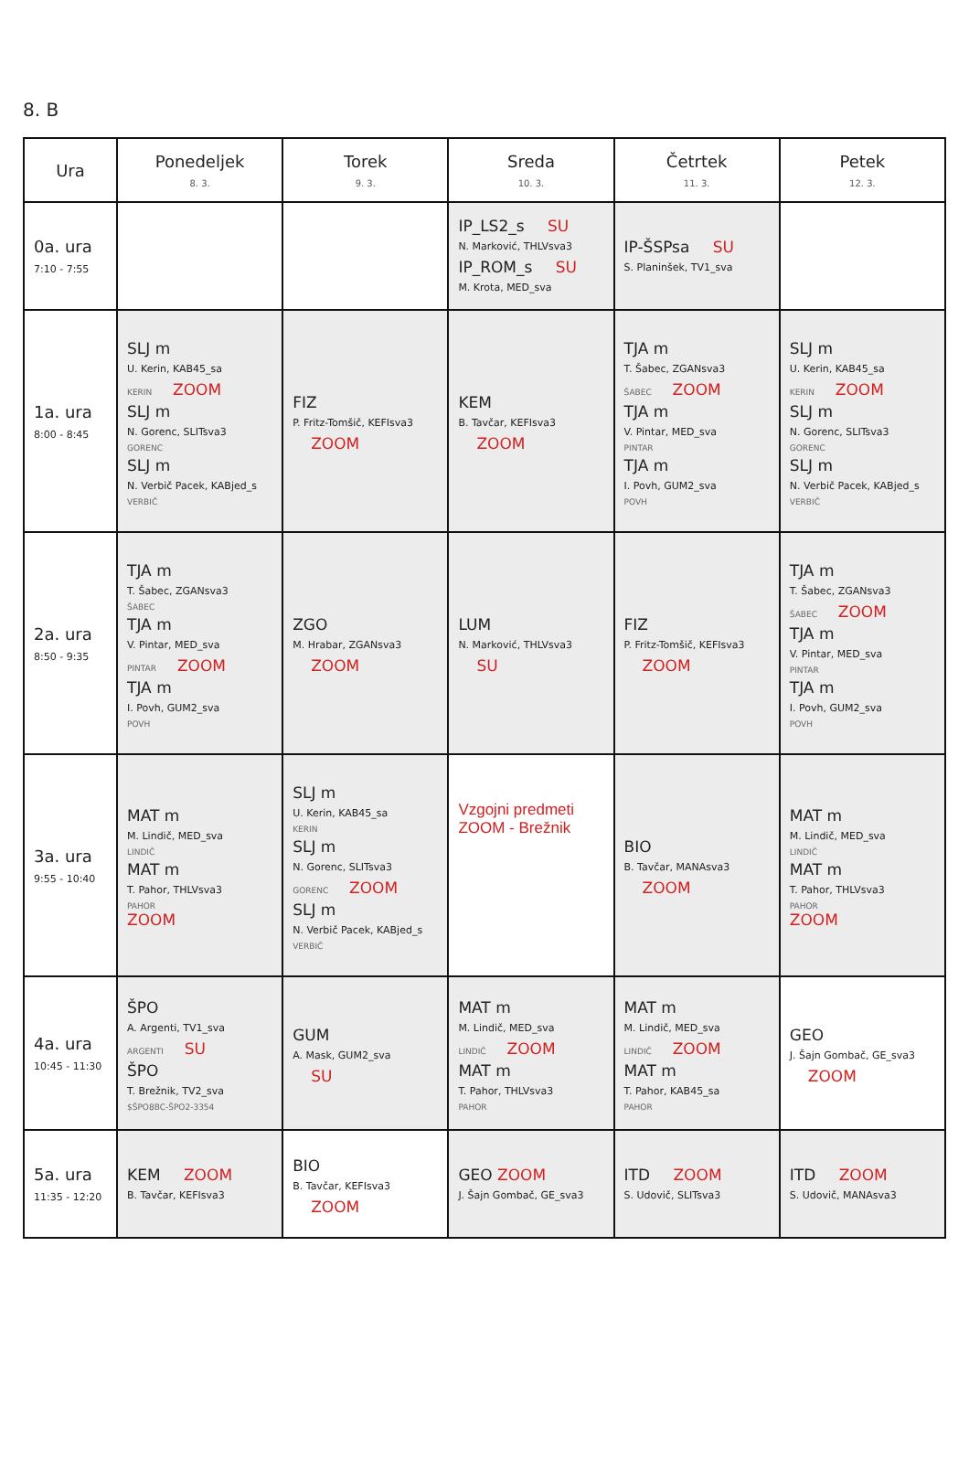8. B
| Ura | Ponedeljek 8. 3. | Torek 9. 3. | Sreda 10. 3. | Četrtek 11. 3. | Petek 12. 3. |
| --- | --- | --- | --- | --- | --- |
| 0a. ura 7:10 - 7:55 | | | IP_LS2_s SU N. Marković, THLVsva3 IP_ROM_s SU M. Krota, MED_sva | IP-ŠSPsa SU S. Planinšek, TV1_sva | |
| 1a. ura 8:00 - 8:45 | SLJ m U. Kerin, KAB45_sa KERIN ZOOM SLJ m N. Gorenc, SLITsva3 GORENC SLJ m N. Verbič Pacek, KABjed_s VERBIČ | FIZ P. Fritz-Tomšič, KEFIsva3 ZOOM | KEM B. Tavčar, KEFIsva3 ZOOM | TJA m T. Šabec, ZGANsva3 ŠABEC ZOOM TJA m V. Pintar, MED_sva PINTAR TJA m I. Povh, GUM2_sva POVH | SLJ m U. Kerin, KAB45_sa KERIN ZOOM SLJ m N. Gorenc, SLITsva3 GORENC SLJ m N. Verbič Pacek, KABjed_s VERBIČ |
| 2a. ura 8:50 - 9:35 | TJA m T. Šabec, ZGANsva3 ŠABEC TJA m V. Pintar, MED_sva PINTAR ZOOM TJA m I. Povh, GUM2_sva POVH | ZGO M. Hrabar, ZGANsva3 ZOOM | LUM N. Marković, THLVsva3 SU | FIZ P. Fritz-Tomšič, KEFIsva3 ZOOM | TJA m T. Šabec, ZGANsva3 ŠABEC ZOOM TJA m V. Pintar, MED_sva PINTAR TJA m I. Povh, GUM2_sva POVH |
| 3a. ura 9:55 - 10:40 | MAT m M. Lindič, MED_sva LINDIČ MAT m T. Pahor, THLVsva3 PAHOR ZOOM | SLJ m U. Kerin, KAB45_sa KERIN SLJ m N. Gorenc, SLITsva3 GORENC ZOOM SLJ m N. Verbič Pacek, KABjed_s VERBIČ | Vzgojni predmeti ZOOM - Brežnik | BIO B. Tavčar, MANAsva3 ZOOM | MAT m M. Lindič, MED_sva LINDIČ MAT m T. Pahor, THLVsva3 PAHOR ZOOM |
| 4a. ura 10:45 - 11:30 | ŠPO A. Argenti, TV1_sva ARGENTI SU ŠPO T. Brežnik, TV2_sva $ŠPO8BC-ŠPO2-3354 | GUM A. Mask, GUM2_sva SU | MAT m M. Lindič, MED_sva LINDIČ ZOOM MAT m T. Pahor, THLVsva3 PAHOR | MAT m M. Lindič, MED_sva LINDIČ ZOOM MAT m T. Pahor, KAB45_sa PAHOR | GEO J. Šajn Gombač, GE_sva3 ZOOM |
| 5a. ura 11:35 - 12:20 | KEM ZOOM B. Tavčar, KEFIsva3 | BIO B. Tavčar, KEFIsva3 ZOOM | GEO ZOOM J. Šajn Gombač, GE_sva3 | ITD ZOOM S. Udovič, SLITsva3 | ITD ZOOM S. Udovič, MANAsva3 |